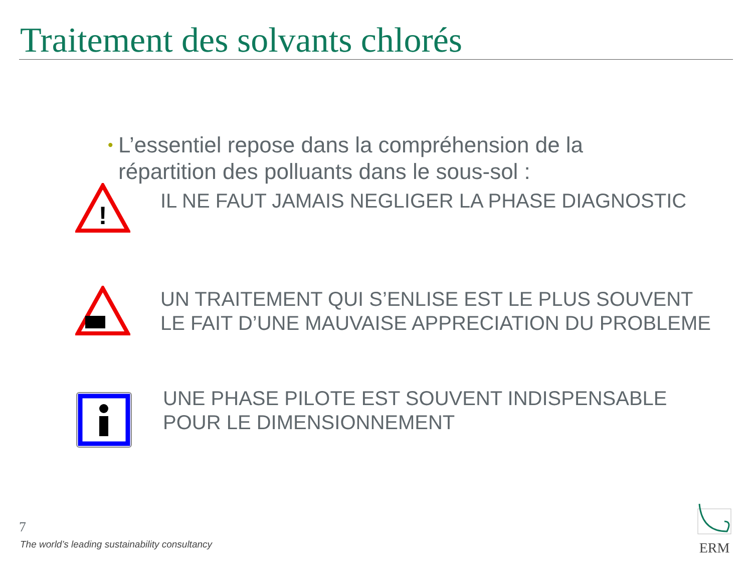Traitement des solvants chlorés
•
L’essentiel repose dans la compréhension de la répartition des polluants dans le sous-sol :
!
IL NE FAUT JAMAIS NEGLIGER LA PHASE DIAGNOSTIC
UN TRAITEMENT QUI S’ENLISE EST LE PLUS SOUVENT LE FAIT D’UNE MAUVAISE APPRECIATION DU PROBLEME
UNE PHASE PILOTE EST SOUVENT INDISPENSABLE POUR LE DIMENSIONNEMENT
7
The world’s leading sustainability consultancy
ERM